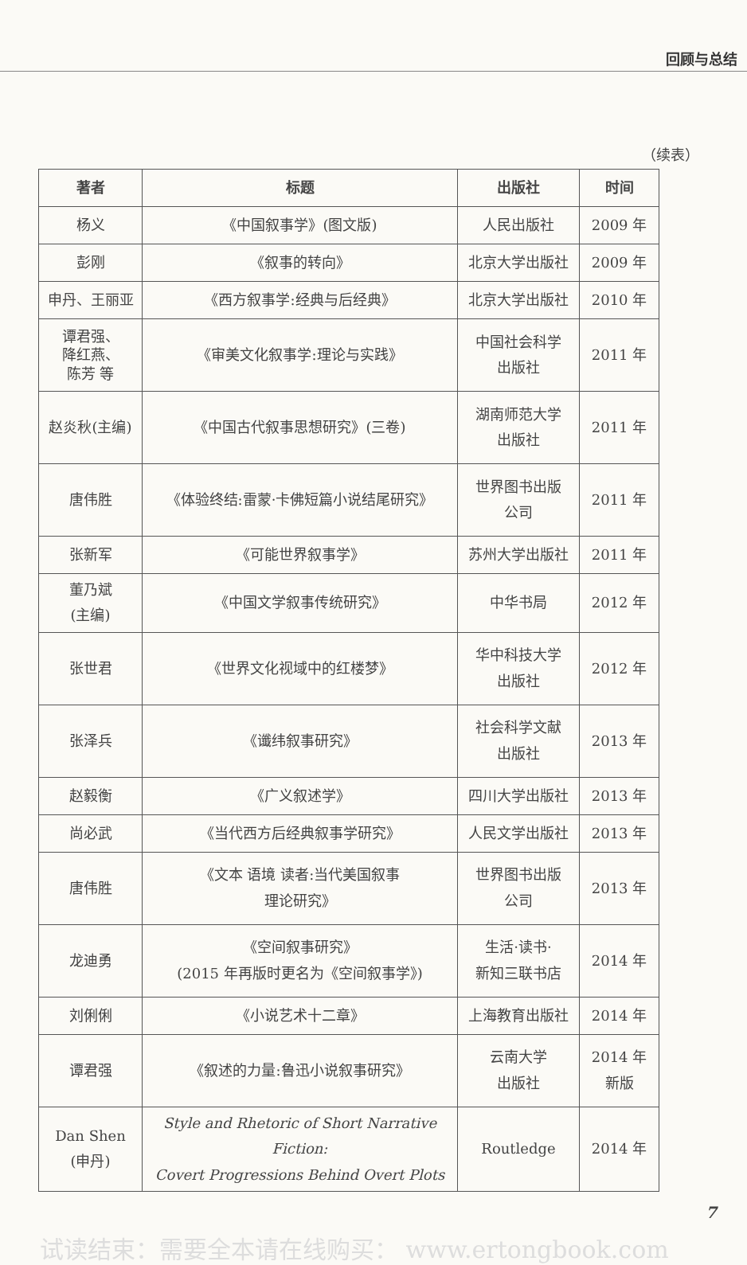回顾与总结
（续表）
| 著者 | 标题 | 出版社 | 时间 |
| --- | --- | --- | --- |
| 杨义 | 《中国叙事学》(图文版) | 人民出版社 | 2009 年 |
| 彭刚 | 《叙事的转向》 | 北京大学出版社 | 2009 年 |
| 申丹、王丽亚 | 《西方叙事学:经典与后经典》 | 北京大学出版社 | 2010 年 |
| 谭君强、 降红燕、 陈芳 等 | 《审美文化叙事学:理论与实践》 | 中国社会科学 出版社 | 2011 年 |
| 赵炎秋(主编) | 《中国古代叙事思想研究》(三卷) | 湖南师范大学 出版社 | 2011 年 |
| 唐伟胜 | 《体验终结:雷蒙·卡佛短篇小说结尾研究》 | 世界图书出版 公司 | 2011 年 |
| 张新军 | 《可能世界叙事学》 | 苏州大学出版社 | 2011 年 |
| 董乃斌 (主编) | 《中国文学叙事传统研究》 | 中华书局 | 2012 年 |
| 张世君 | 《世界文化视域中的红楼梦》 | 华中科技大学 出版社 | 2012 年 |
| 张泽兵 | 《谶纬叙事研究》 | 社会科学文献 出版社 | 2013 年 |
| 赵毅衡 | 《广义叙述学》 | 四川大学出版社 | 2013 年 |
| 尚必武 | 《当代西方后经典叙事学研究》 | 人民文学出版社 | 2013 年 |
| 唐伟胜 | 《文本 语境 读者:当代美国叙事 理论研究》 | 世界图书出版 公司 | 2013 年 |
| 龙迪勇 | 《空间叙事研究》 (2015 年再版时更名为《空间叙事学》) | 生活·读书· 新知三联书店 | 2014 年 |
| 刘俐俐 | 《小说艺术十二章》 | 上海教育出版社 | 2014 年 |
| 谭君强 | 《叙述的力量:鲁迅小说叙事研究》 | 云南大学 出版社 | 2014 年 新版 |
| Dan Shen (申丹) | Style and Rhetoric of Short Narrative Fiction: Covert Progressions Behind Overt Plots | Routledge | 2014 年 |
7
试读结束：需要全本请在线购买： www.ertongbook.com